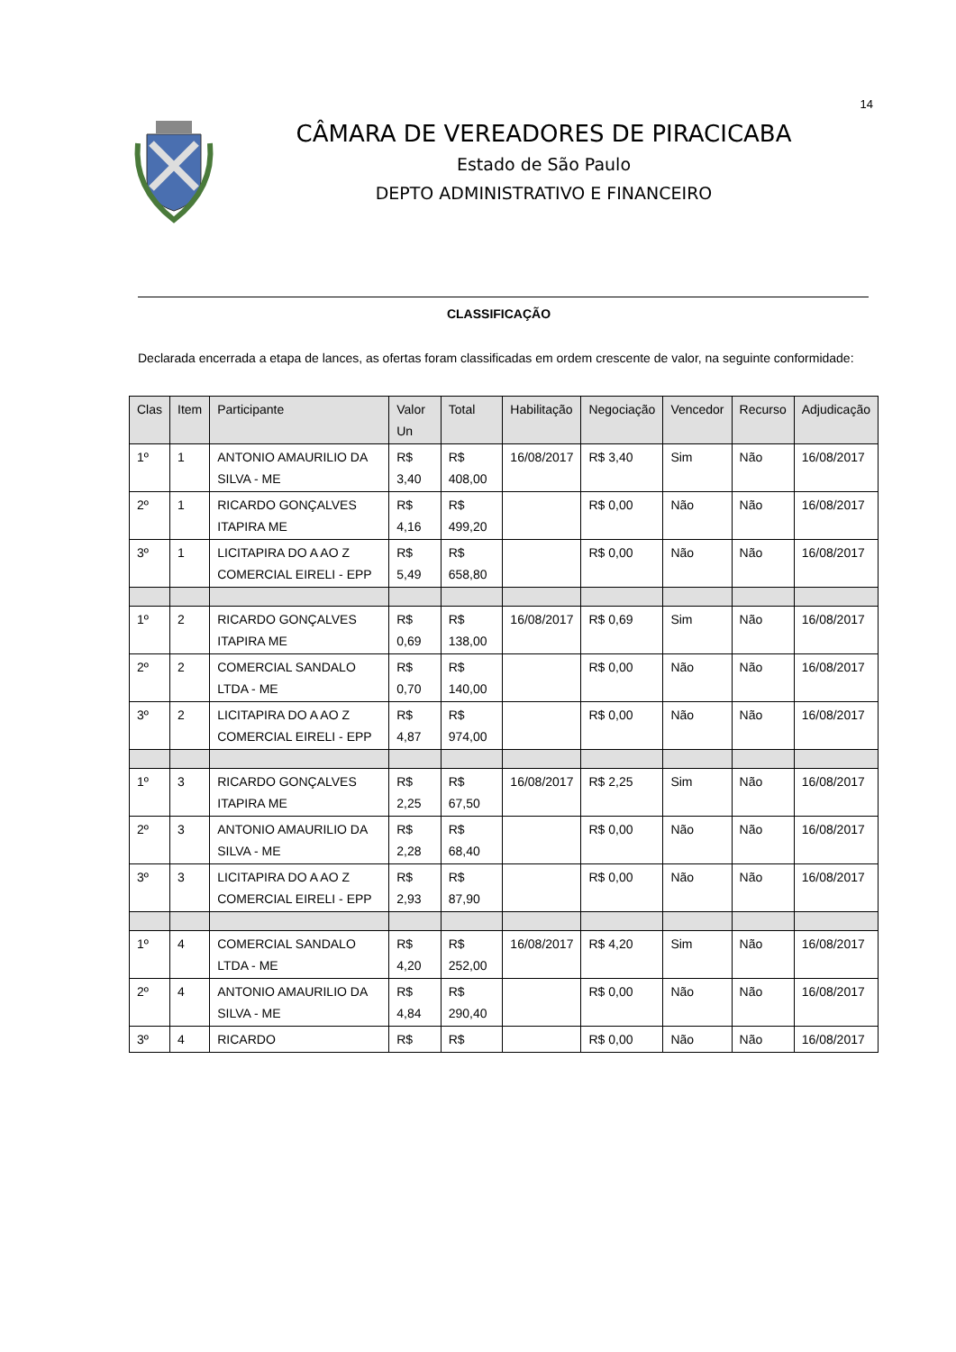14
CÂMARA DE VEREADORES DE PIRACICABA
Estado de São Paulo
DEPTO ADMINISTRATIVO E FINANCEIRO
CLASSIFICAÇÃO
Declarada encerrada a etapa de lances, as ofertas foram classificadas em ordem crescente de valor, na seguinte conformidade:
| Clas | Item | Participante | Valor Un | Total | Habilitação | Negociação | Vencedor | Recurso | Adjudicação |
| --- | --- | --- | --- | --- | --- | --- | --- | --- | --- |
| 1º | 1 | ANTONIO AMAURILIO DA SILVA - ME | R$ 3,40 | R$ 408,00 | 16/08/2017 | R$ 3,40 | Sim | Não | 16/08/2017 |
| 2º | 1 | RICARDO GONÇALVES ITAPIRA ME | R$ 4,16 | R$ 499,20 | | R$ 0,00 | Não | Não | 16/08/2017 |
| 3º | 1 | LICITAPIRA DO A AO Z COMERCIAL EIRELI - EPP | R$ 5,49 | R$ 658,80 | | R$ 0,00 | Não | Não | 16/08/2017 |
| 1º | 2 | RICARDO GONÇALVES ITAPIRA ME | R$ 0,69 | R$ 138,00 | 16/08/2017 | R$ 0,69 | Sim | Não | 16/08/2017 |
| 2º | 2 | COMERCIAL SANDALO LTDA - ME | R$ 0,70 | R$ 140,00 | | R$ 0,00 | Não | Não | 16/08/2017 |
| 3º | 2 | LICITAPIRA DO A AO Z COMERCIAL EIRELI - EPP | R$ 4,87 | R$ 974,00 | | R$ 0,00 | Não | Não | 16/08/2017 |
| 1º | 3 | RICARDO GONÇALVES ITAPIRA ME | R$ 2,25 | R$ 67,50 | 16/08/2017 | R$ 2,25 | Sim | Não | 16/08/2017 |
| 2º | 3 | ANTONIO AMAURILIO DA SILVA - ME | R$ 2,28 | R$ 68,40 | | R$ 0,00 | Não | Não | 16/08/2017 |
| 3º | 3 | LICITAPIRA DO A AO Z COMERCIAL EIRELI - EPP | R$ 2,93 | R$ 87,90 | | R$ 0,00 | Não | Não | 16/08/2017 |
| 1º | 4 | COMERCIAL SANDALO LTDA - ME | R$ 4,20 | R$ 252,00 | 16/08/2017 | R$ 4,20 | Sim | Não | 16/08/2017 |
| 2º | 4 | ANTONIO AMAURILIO DA SILVA - ME | R$ 4,84 | R$ 290,40 | | R$ 0,00 | Não | Não | 16/08/2017 |
| 3º | 4 | RICARDO | R$ | R$ | | R$ 0,00 | Não | Não | 16/08/2017 |